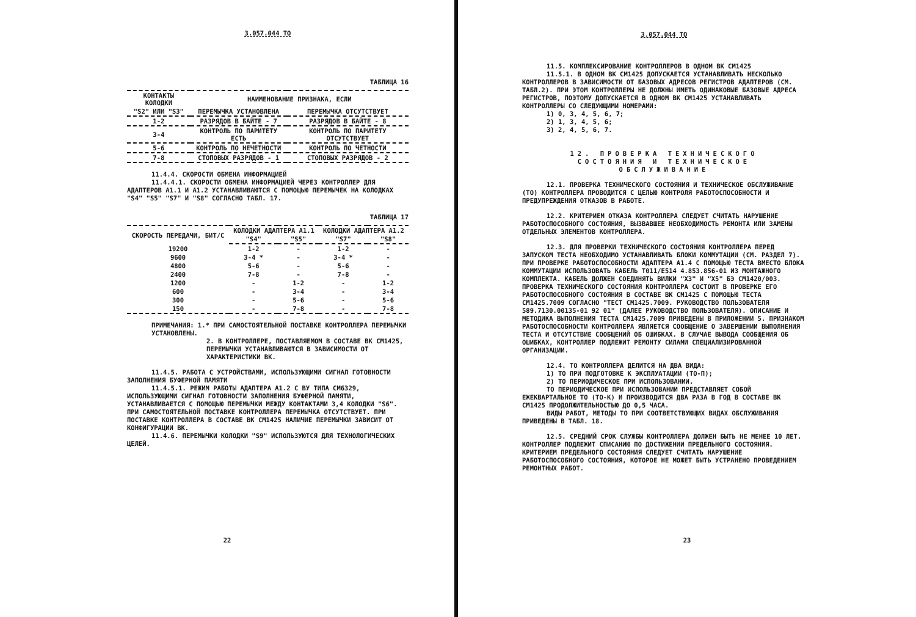3.057.044 ТО
ТАБЛИЦА 16
| КОНТАКТЫ КОЛОДКИ | НАИМЕНОВАНИЕ ПРИЗНАКА, ЕСЛИ | |
| --- | --- | --- |
| "S2" ИЛИ "S3" | ПЕРЕМЫЧКА УСТАНОВЛЕНА | ПЕРЕМЫЧКА ОТСУТСТВУЕТ |
| 1-2 | РАЗРЯДОВ В БАЙТЕ - 7 | РАЗРЯДОВ В БАЙТЕ - 8 |
| 3-4 | КОНТРОЛЬ ПО ПАРИТЕТУ ЕСТЬ | КОНТРОЛЬ ПО ПАРИТЕТУ ОТСУТСТВУЕТ |
| 5-6 | КОНТРОЛЬ ПО НЕЧЕТНОСТИ | КОНТРОЛЬ ПО ЧЕТНОСТИ |
| 7-8 | СТОПОВЫХ РАЗРЯДОВ - 1 | СТОПОВЫХ РАЗРЯДОВ - 2 |
11.4.4. СКОРОСТИ ОБМЕНА ИНФОРМАЦИЕЙ
11.4.4.1. СКОРОСТИ ОБМЕНА ИНФОРМАЦИЕЙ ЧЕРЕЗ КОНТРОЛЛЕР ДЛЯ АДАПТЕРОВ А1.1 И А1.2 УСТАНАВЛИВАЮТСЯ С ПОМОЩЬЮ ПЕРЕМЫЧЕК НА КОЛОДКАХ "S4" "S5" "S7" И "S8" СОГЛАСНО ТАБЛ. 17.
ТАБЛИЦА 17
| СКОРОСТЬ ПЕРЕДАЧИ, БИТ/С | КОЛОДКИ АДАПТЕРА А1.1 | | КОЛОДКИ АДАПТЕРА А1.2 | |
| --- | --- | --- | --- | --- |
| | "S4" | "S5" | "S7" | "S8" |
| 19200 | 1-2 | - | 1-2 | - |
| 9600 | 3-4 * | - | 3-4 * | - |
| 4800 | 5-6 | - | 5-6 | - |
| 2400 | 7-8 | - | 7-8 | - |
| 1200 | - | 1-2 | - | 1-2 |
| 600 | - | 3-4 | - | 3-4 |
| 300 | - | 5-6 | - | 5-6 |
| 150 | - | 7-8 | - | 7-8 |
ПРИМЕЧАНИЯ: 1.* ПРИ САМОСТОЯТЕЛЬНОЙ ПОСТАВКЕ КОНТРОЛЛЕРА ПЕРЕМЫЧКИ УСТАНОВЛЕНЫ.
2. В КОНТРОЛЛЕРЕ, ПОСТАВЛЯЕМОМ В СОСТАВЕ ВК СМ1425, ПЕРЕМЫЧКИ УСТАНАВЛИВАЮТСЯ В ЗАВИСИМОСТИ ОТ ХАРАКТЕРИСТИКИ ВК.
11.4.5. РАБОТА С УСТРОЙСТВАМИ, ИСПОЛЬЗУЮЩИМИ СИГНАЛ ГОТОВНОСТИ ЗАПОЛНЕНИЯ БУФЕРНОЙ ПАМЯТИ
11.4.5.1. РЕЖИМ РАБОТЫ АДАПТЕРА А1.2 С ВУ ТИПА СМ6329, ИСПОЛЬЗУЮЩИМИ СИГНАЛ ГОТОВНОСТИ ЗАПОЛНЕНИЯ БУФЕРНОЙ ПАМЯТИ, УСТАНАВЛИВАЕТСЯ С ПОМОЩЬЮ ПЕРЕМЫЧКИ МЕЖДУ КОНТАКТАМИ 3,4 КОЛОДКИ "S6". ПРИ САМОСТОЯТЕЛЬНОЙ ПОСТАВКЕ КОНТРОЛЛЕРА ПЕРЕМЫЧКА ОТСУТСТВУЕТ. ПРИ ПОСТАВКЕ КОНТРОЛЛЕРА В СОСТАВЕ ВК СМ1425 НАЛИЧИЕ ПЕРЕМЫЧКИ ЗАВИСИТ ОТ КОНФИГУРАЦИИ ВК.
11.4.6. ПЕРЕМЫЧКИ КОЛОДКИ "S9" ИСПОЛЬЗУЮТСЯ ДЛЯ ТЕХНОЛОГИЧЕСКИХ ЦЕЛЕЙ.
22
3.057.044 ТО
11.5. КОМПЛЕКСИРОВАНИЕ КОНТРОЛЛЕРОВ В ОДНОМ ВК СМ1425
11.5.1. В ОДНОМ ВК СМ1425 ДОПУСКАЕТСЯ УСТАНАВЛИВАТЬ НЕСКОЛЬКО КОНТРОЛЛЕРОВ В ЗАВИСИМОСТИ ОТ БАЗОВЫХ АДРЕСОВ РЕГИСТРОВ АДАПТЕРОВ (СМ. ТАБЛ.2). ПРИ ЭТОМ КОНТРОЛЛЕРЫ НЕ ДОЛЖНЫ ИМЕТЬ ОДИНАКОВЫЕ БАЗОВЫЕ АДРЕСА РЕГИСТРОВ, ПОЭТОМУ ДОПУСКАЕТСЯ В ОДНОМ ВК СМ1425 УСТАНАВЛИВАТЬ КОНТРОЛЛЕРЫ СО СЛЕДУЮЩИМИ НОМЕРАМИ:
1) 0, 3, 4, 5, 6, 7;
2) 1, 3, 4, 5, 6;
3) 2, 4, 5, 6, 7.
12. ПРОВЕРКА ТЕХНИЧЕСКОГО
СОСТОЯНИЯ И ТЕХНИЧЕСКОЕ
ОБСЛУЖИВАНИЕ
12.1. ПРОВЕРКА ТЕХНИЧЕСКОГО СОСТОЯНИЯ И ТЕХНИЧЕСКОЕ ОБСЛУЖИВАНИЕ (ТО) КОНТРОЛЛЕРА ПРОВОДИТСЯ С ЦЕЛЬЮ КОНТРОЛЯ РАБОТОСПОСОБНОСТИ И ПРЕДУПРЕЖДЕНИЯ ОТКАЗОВ В РАБОТЕ.
12.2. КРИТЕРИЕМ ОТКАЗА КОНТРОЛЛЕРА СЛЕДУЕТ СЧИТАТЬ НАРУШЕНИЕ РАБОТОСПОСОБНОГО СОСТОЯНИЯ, ВЫЗВАВШЕЕ НЕОБХОДИМОСТЬ РЕМОНТА ИЛИ ЗАМЕНЫ ОТДЕЛЬНЫХ ЭЛЕМЕНТОВ КОНТРОЛЛЕРА.
12.3. ДЛЯ ПРОВЕРКИ ТЕХНИЧЕСКОГО СОСТОЯНИЯ КОНТРОЛЛЕРА ПЕРЕД ЗАПУСКОМ ТЕСТА НЕОБХОДИМО УСТАНАВЛИВАТЬ БЛОКИ КОММУТАЦИИ (СМ. РАЗДЕЛ 7). ПРИ ПРОВЕРКЕ РАБОТОСПОСОБНОСТИ АДАПТЕРА А1.4 С ПОМОЩЬЮ ТЕСТА ВМЕСТО БЛОКА КОММУТАЦИИ ИСПОЛЬЗОВАТЬ КАБЕЛЬ Т011/Е514 4.853.856-01 ИЗ МОНТАЖНОГО КОМПЛЕКТА. КАБЕЛЬ ДОЛЖЕН СОЕДИНЯТЬ ВИЛКИ "Х3" И "Х5" БЭ СМ1420/003. ПРОВЕРКА ТЕХНИЧЕСКОГО СОСТОЯНИЯ КОНТРОЛЛЕРА СОСТОИТ В ПРОВЕРКЕ ЕГО РАБОТОСПОСОБНОГО СОСТОЯНИЯ В СОСТАВЕ ВК СМ1425 С ПОМОЩЬЮ ТЕСТА СМ1425.7009 СОГЛАСНО "ТЕСТ СМ1425.7009. РУКОВОДСТВО ПОЛЬЗОВАТЕЛЯ 589.7130.00135-01 92 01" (ДАЛЕЕ РУКОВОДСТВО ПОЛЬЗОВАТЕЛЯ). ОПИСАНИЕ И МЕТОДИКА ВЫПОЛНЕНИЯ ТЕСТА СМ1425.7009 ПРИВЕДЕНЫ В ПРИЛОЖЕНИИ 5. ПРИЗНАКОМ РАБОТОСПОСОБНОСТИ КОНТРОЛЛЕРА ЯВЛЯЕТСЯ СООБЩЕНИЕ О ЗАВЕРШЕНИИ ВЫПОЛНЕНИЯ ТЕСТА И ОТСУТСТВИЕ СООБЩЕНИЙ ОБ ОШИБКАХ. В СЛУЧАЕ ВЫВОДА СООБЩЕНИЯ ОБ ОШИБКАХ, КОНТРОЛЛЕР ПОДЛЕЖИТ РЕМОНТУ СИЛАМИ СПЕЦИАЛИЗИРОВАННОЙ ОРГАНИЗАЦИИ.
12.4. ТО КОНТРОЛЛЕРА ДЕЛИТСЯ НА ДВА ВИДА:
1) ТО ПРИ ПОДГОТОВКЕ К ЭКСПЛУАТАЦИИ (ТО-П);
2) ТО ПЕРИОДИЧЕСКОЕ ПРИ ИСПОЛЬЗОВАНИИ.
ТО ПЕРИОДИЧЕСКОЕ ПРИ ИСПОЛЬЗОВАНИИ ПРЕДСТАВЛЯЕТ СОБОЙ ЕЖЕКВАРТАЛЬНОЕ ТО (ТО-К) И ПРОИЗВОДИТСЯ ДВА РАЗА В ГОД В СОСТАВЕ ВК СМ1425 ПРОДОЛЖИТЕЛЬНОСТЬЮ ДО 0,5 ЧАСА.
ВИДЫ РАБОТ, МЕТОДЫ ТО ПРИ СООТВЕТСТВУЮЩИХ ВИДАХ ОБСЛУЖИВАНИЯ ПРИВЕДЕНЫ В ТАБЛ. 18.
12.5. СРЕДНИЙ СРОК СЛУЖБЫ КОНТРОЛЛЕРА ДОЛЖЕН БЫТЬ НЕ МЕНЕЕ 10 ЛЕТ. КОНТРОЛЛЕР ПОДЛЕЖИТ СПИСАНИЮ ПО ДОСТИЖЕНИИ ПРЕДЕЛЬНОГО СОСТОЯНИЯ. КРИТЕРИЕМ ПРЕДЕЛЬНОГО СОСТОЯНИЯ СЛЕДУЕТ СЧИТАТЬ НАРУШЕНИЕ РАБОТОСПОСОБНОГО СОСТОЯНИЯ, КОТОРОЕ НЕ МОЖЕТ БЫТЬ УСТРАНЕНО ПРОВЕДЕНИЕМ РЕМОНТНЫХ РАБОТ.
23